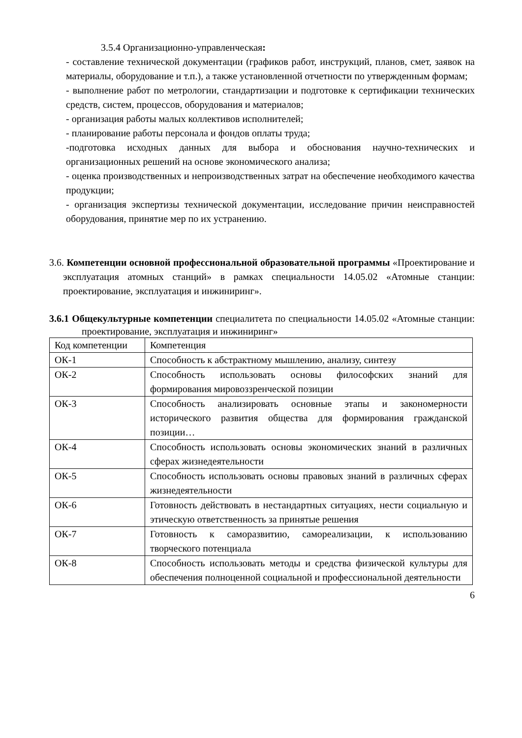3.5.4 Организационно-управленческая:
- составление технической документации (графиков работ, инструкций, планов, смет, заявок на материалы, оборудование и т.п.), а также установленной отчетности по утвержденным формам;
- выполнение работ по метрологии, стандартизации и подготовке к сертификации технических средств, систем, процессов, оборудования и материалов;
- организация работы малых коллективов исполнителей;
- планирование работы персонала и фондов оплаты труда;
-подготовка исходных данных для выбора и обоснования научно-технических и организационных решений на основе экономического анализа;
- оценка производственных и непроизводственных затрат на обеспечение необходимого качества продукции;
- организация экспертизы технической документации, исследование причин неисправностей оборудования, принятие мер по их устранению.
3.6. Компетенции основной профессиональной образовательной программы «Проектирование и эксплуатация атомных станций» в рамках специальности 14.05.02 «Атомные станции: проектирование, эксплуатация и инжиниринг».
3.6.1 Общекультурные компетенции специалитета по специальности 14.05.02 «Атомные станции: проектирование, эксплуатация и инжиниринг»
| Код компетенции | Компетенция |
| ОК-1 | Способность к абстрактному мышлению, анализу, синтезу |
| ОК-2 | Способность использовать основы философских знаний для формирования мировоззренческой позиции |
| ОК-3 | Способность анализировать основные этапы и закономерности исторического развития общества для формирования гражданской позиции… |
| ОК-4 | Способность использовать основы экономических знаний в различных сферах жизнедеятельности |
| ОК-5 | Способность использовать основы правовых знаний в различных сферах жизнедеятельности |
| ОК-6 | Готовность действовать в нестандартных ситуациях, нести социальную и этическую ответственность за принятые решения |
| ОК-7 | Готовность к саморазвитию, самореализации, к использованию творческого потенциала |
| ОК-8 | Способность использовать методы и средства физической культуры для обеспечения полноценной социальной и профессиональной деятельности |
6